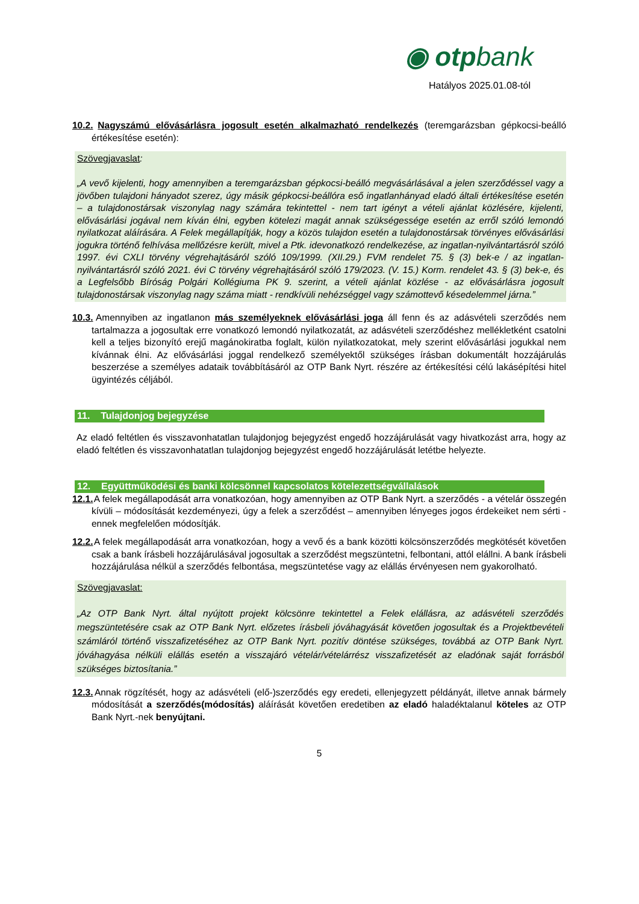◉ otpbank
Hatályos 2025.01.08-tól
10.2. Nagyszámú elővásárlásra jogosult esetén alkalmazható rendelkezés (teremgarázsban gépkocsi-beálló értékesítése esetén):
Szövegjavaslat:
„A vevő kijelenti, hogy amennyiben a teremgarázsban gépkocsi-beálló megvásárlásával a jelen szerződéssel vagy a jövőben tulajdoni hányadot szerez, úgy másik gépkocsi-beállóra eső ingatlanhányad eladó általi értékesítése esetén – a tulajdonostársak viszonylag nagy számára tekintettel - nem tart igényt a vételi ajánlat közlésére, kijelenti, elővásárlási jogával nem kíván élni, egyben kötelezi magát annak szükségessége esetén az erről szóló lemondó nyilatkozat aláírására. A Felek megállapítják, hogy a közös tulajdon esetén a tulajdonostársak törvényes elővásárlási jogukra történő felhívása mellőzésre került, mivel a Ptk. idevonatkozó rendelkezése, az ingatlan-nyilvántartásról szóló 1997. évi CXLI törvény végrehajtásáról szóló 109/1999. (XII.29.) FVM rendelet 75. § (3) bek-e / az ingatlan-nyilvántartásról szóló 2021. évi C törvény végrehajtásáról szóló 179/2023. (V. 15.) Korm. rendelet 43. § (3) bek-e, és a Legfelsőbb Bíróság Polgári Kollégiuma PK 9. szerint, a vételi ajánlat közlése - az elővásárlásra jogosult tulajdonostársak viszonylag nagy száma miatt - rendkívüli nehézséggel vagy számottevő késedelemmel járna.”
10.3. Amennyiben az ingatlanon más személyeknek elővásárlási joga áll fenn és az adásvételi szerződés nem tartalmazza a jogosultak erre vonatkozó lemondó nyilatkozatát, az adásvételi szerződéshez mellékletként csatolni kell a teljes bizonyító erejű magánokiratba foglalt, külön nyilatkozatokat, mely szerint elővásárlási jogukkal nem kívánnak élni. Az elővásárlási joggal rendelkező személyektől szükséges írásban dokumentált hozzájárulás beszerzése a személyes adataik továbbításáról az OTP Bank Nyrt. részére az értékesítési célú lakásépítési hitel ügyintézés céljából.
11. Tulajdonjog bejegyzése
Az eladó feltétlen és visszavonhatatlan tulajdonjog bejegyzést engedő hozzájárulását vagy hivatkozást arra, hogy az eladó feltétlen és visszavonhatatlan tulajdonjog bejegyzést engedő hozzájárulását letétbe helyezte.
12. Együttműködési és banki kölcsönnel kapcsolatos kötelezettségvállalások
12.1. A felek megállapodását arra vonatkozóan, hogy amennyiben az OTP Bank Nyrt. a szerződés - a vételár összegén kívüli – módosítását kezdeményezi, úgy a felek a szerződést – amennyiben lényeges jogos érdekeiket nem sérti - ennek megfelelően módosítják.
12.2. A felek megállapodását arra vonatkozóan, hogy a vevő és a bank közötti kölcsönszerződés megkötését követően csak a bank írásbeli hozzájárulásával jogosultak a szerződést megszüntetni, felbontani, attól elállni. A bank írásbeli hozzájárulása nélkül a szerződés felbontása, megszüntetése vagy az elállás érvényesen nem gyakorolható.
Szövegjavaslat:
„Az OTP Bank Nyrt. által nyújtott projekt kölcsönre tekintettel a Felek elállásra, az adásvételi szerződés megszüntetésére csak az OTP Bank Nyrt. előzetes írásbeli jóváhagyását követően jogosultak és a Projektbevételi számláról történő visszafizetéséhez az OTP Bank Nyrt. pozitív döntése szükséges, továbbá az OTP Bank Nyrt. jóváhagyása nélküli elállás esetén a visszajáró vételár/vételárrész visszafizetését az eladónak saját forrásból szükséges biztosítania.”
12.3. Annak rögzítését, hogy az adásvételi (elő-)szerződés egy eredeti, ellenjegyzett példányát, illetve annak bármely módosítását a szerződés(módosítás) aláírását követően eredetiben az eladó haladéktalanul köteles az OTP Bank Nyrt.-nek benyújtani.
5